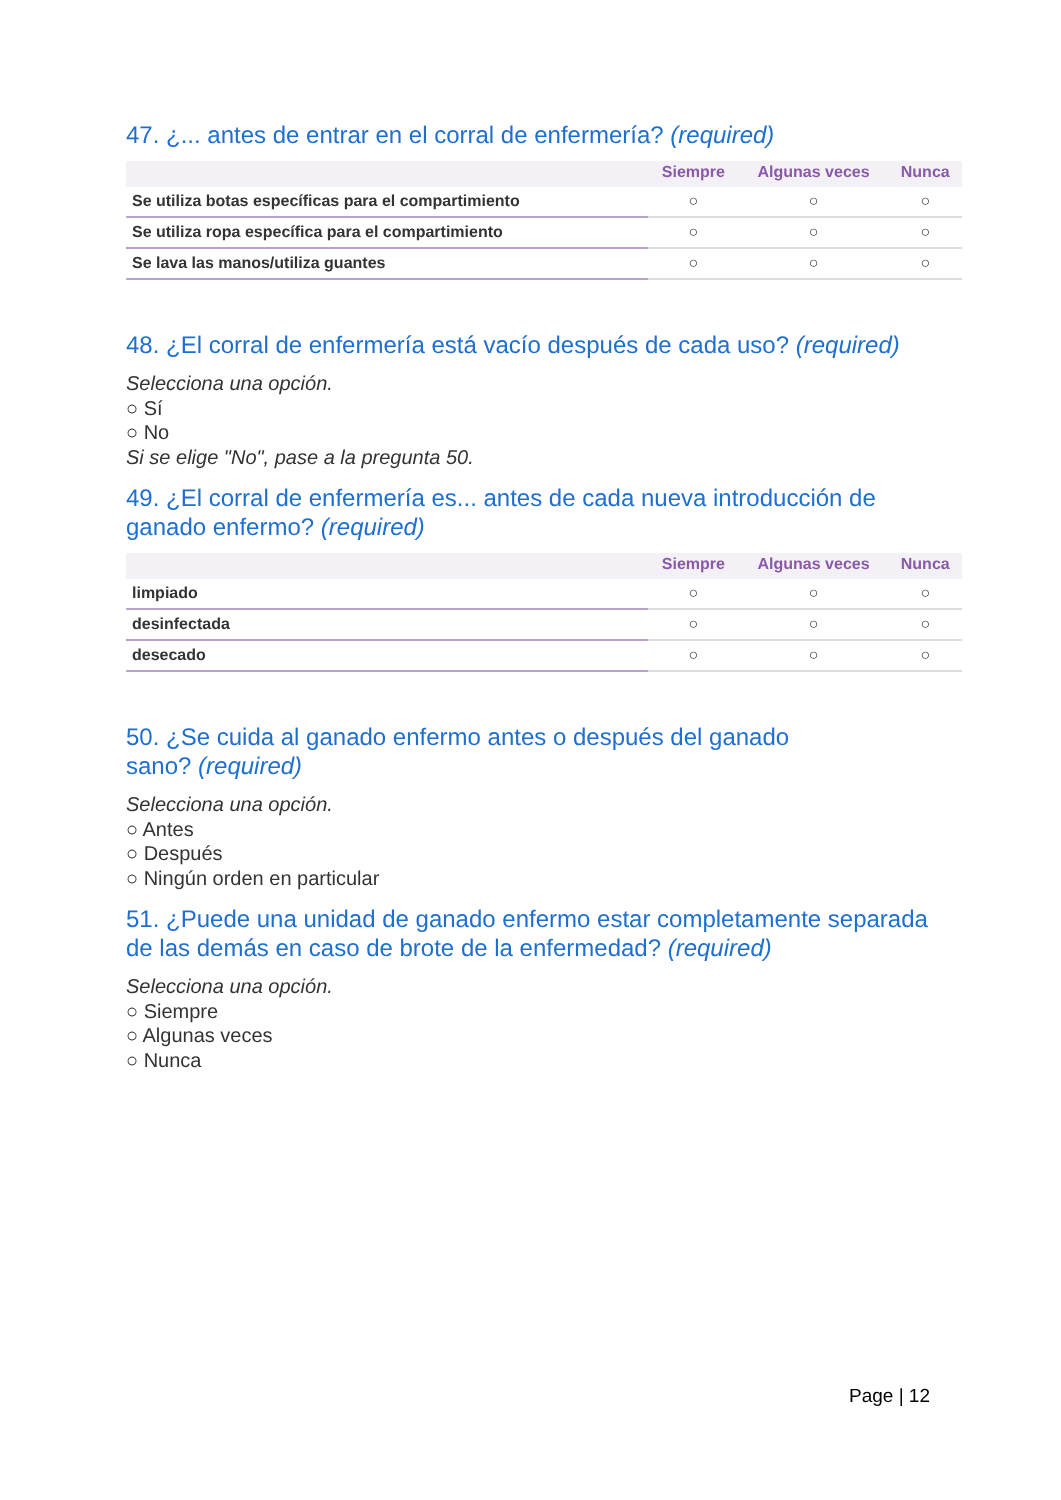47. ¿... antes de entrar en el corral de enfermería? (required)
| | Siempre | Algunas veces | Nunca |
| --- | --- | --- | --- |
| Se utiliza botas específicas para el compartimiento | ○ | ○ | ○ |
| Se utiliza ropa específica para el compartimiento | ○ | ○ | ○ |
| Se lava las manos/utiliza guantes | ○ | ○ | ○ |
48. ¿El corral de enfermería está vacío después de cada uso? (required)
Selecciona una opción.
○ Sí
○ No
Si se elige "No", pase a la pregunta 50.
49. ¿El corral de enfermería es... antes de cada nueva introducción de ganado enfermo? (required)
| | Siempre | Algunas veces | Nunca |
| --- | --- | --- | --- |
| limpiado | ○ | ○ | ○ |
| desinfectada | ○ | ○ | ○ |
| desecado | ○ | ○ | ○ |
50. ¿Se cuida al ganado enfermo antes o después del ganado
sano? (required)
Selecciona una opción.
○ Antes
○ Después
○ Ningún orden en particular
51. ¿Puede una unidad de ganado enfermo estar completamente separada de las demás en caso de brote de la enfermedad? (required)
Selecciona una opción.
○ Siempre
○ Algunas veces
○ Nunca
Page | 12